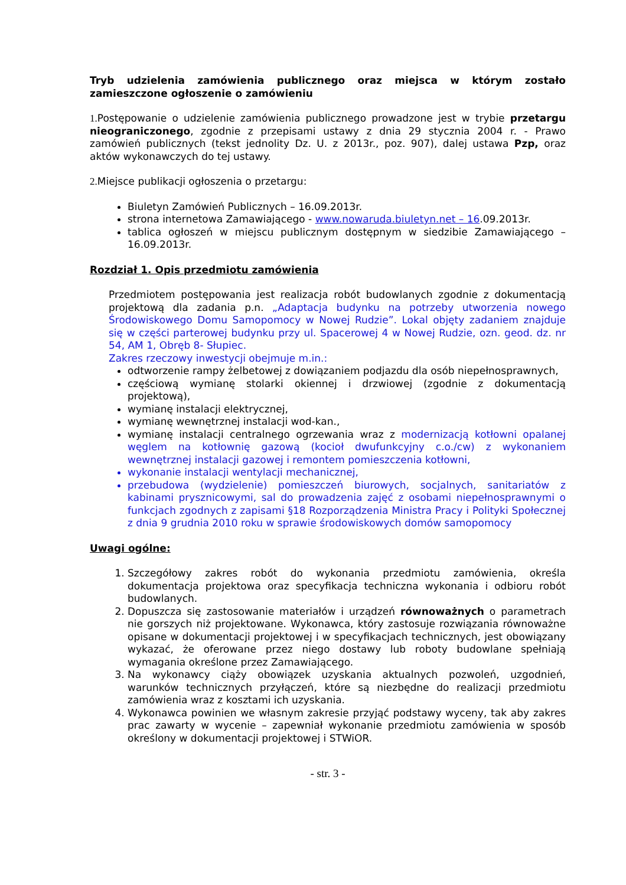Tryb udzielenia zamówienia publicznego oraz miejsca w którym zostało zamieszczone ogłoszenie o zamówieniu
1. Postępowanie o udzielenie zamówienia publicznego prowadzone jest w trybie przetargu nieograniczonego, zgodnie z przepisami ustawy z dnia 29 stycznia 2004 r. - Prawo zamówień publicznych (tekst jednolity Dz. U. z 2013r., poz. 907), dalej ustawa Pzp, oraz aktów wykonawczych do tej ustawy.
2. Miejsce publikacji ogłoszenia o przetargu:
Biuletyn Zamówień Publicznych – 16.09.2013r.
strona internetowa Zamawiającego - www.nowaruda.biuletyn.net – 16.09.2013r.
tablica ogłoszeń w miejscu publicznym dostępnym w siedzibie Zamawiającego – 16.09.2013r.
Rozdział 1. Opis przedmiotu zamówienia
Przedmiotem postępowania jest realizacja robót budowlanych zgodnie z dokumentacją projektową dla zadania p.n. „Adaptacja budynku na potrzeby utworzenia nowego Środowiskowego Domu Samopomocy w Nowej Rudzie”. Lokal objęty zadaniem znajduje się w części parterowej budynku przy ul. Spacerowej 4 w Nowej Rudzie, ozn. geod. dz. nr 54, AM 1, Obręb 8- Słupiec.
Zakres rzeczowy inwestycji obejmuje m.in.:
odtworzenie rampy żelbetowej z dowiązaniem podjazdu dla osób niepełnosprawnych,
częściową wymianę stolarki okiennej i drzwiowej (zgodnie z dokumentacją projektową),
wymianę instalacji elektrycznej,
wymianę wewnętrznej instalacji wod-kan.,
wymianę instalacji centralnego ogrzewania wraz z modernizacją kotłowni opalanej węglem na kotłownię gazową (kocioł dwufunkcyjny c.o./cw) z wykonaniem wewnętrznej instalacji gazowej i remontem pomieszczenia kotłowni,
wykonanie instalacji wentylacji mechanicznej,
przebudowa (wydzielenie) pomieszczeń biurowych, socjalnych, sanitariatów z kabinami prysznicowymi, sal do prowadzenia zajęć z osobami niepełnosprawnymi o funkcjach zgodnych z zapisami §18 Rozporządzenia Ministra Pracy i Polityki Społecznej z dnia 9 grudnia 2010 roku w sprawie środowiskowych domów samopomocy
Uwagi ogólne:
1. Szczegółowy zakres robót do wykonania przedmiotu zamówienia, określa dokumentacja projektowa oraz specyfikacja techniczna wykonania i odbioru robót budowlanych.
2. Dopuszcza się zastosowanie materiałów i urządzeń równoważnych o parametrach nie gorszych niż projektowane. Wykonawca, który zastosuje rozwiązania równoważne opisane w dokumentacji projektowej i w specyfikacjach technicznych, jest obowiązany wykazać, że oferowane przez niego dostawy lub roboty budowlane spełniają wymagania określone przez Zamawiającego.
3. Na wykonawcy ciąży obowiązek uzyskania aktualnych pozwoleń, uzgodnień, warunków technicznych przyłączeń, które są niezbędne do realizacji przedmiotu zamówienia wraz z kosztami ich uzyskania.
4. Wykonawca powinien we własnym zakresie przyjąć podstawy wyceny, tak aby zakres prac zawarty w wycenie – zapewniał wykonanie przedmiotu zamówienia w sposób określony w dokumentacji projektowej i STWiOR.
- str. 3 -